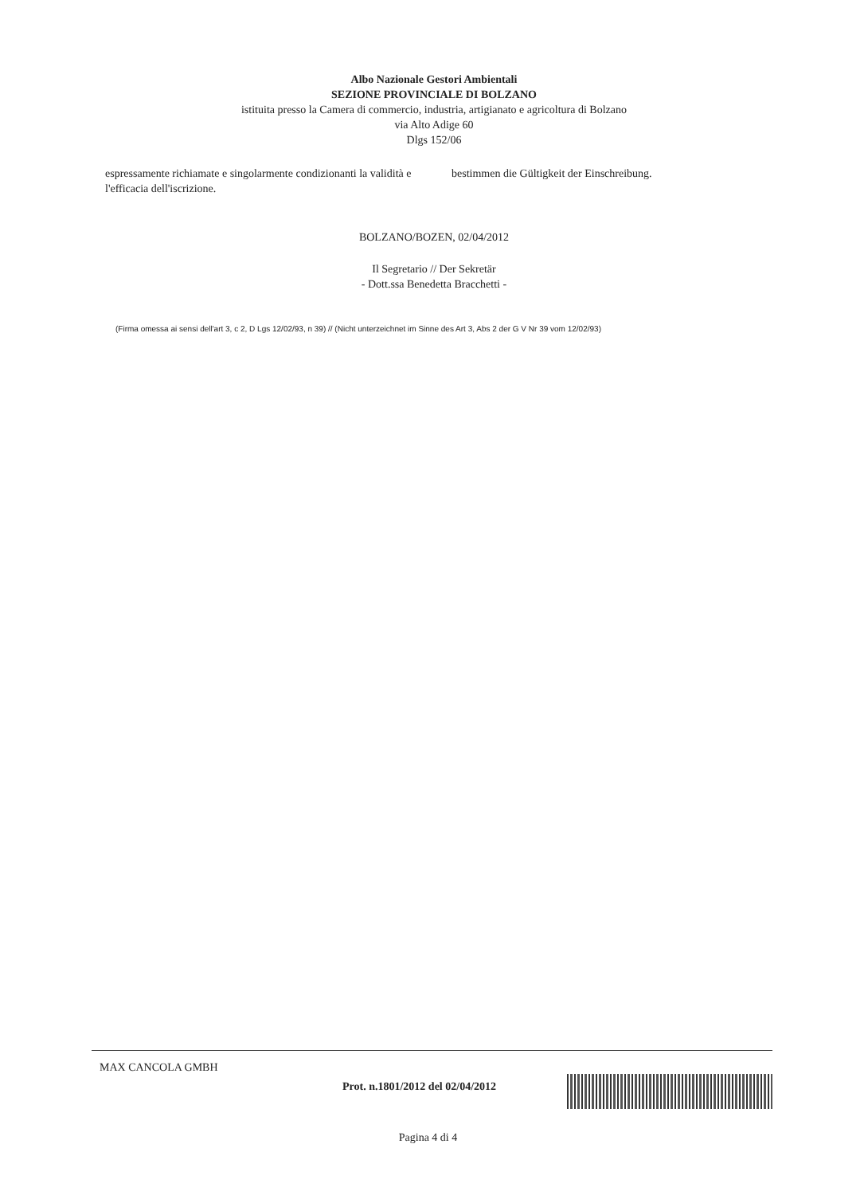Albo Nazionale Gestori Ambientali
SEZIONE PROVINCIALE DI BOLZANO
istituita presso la Camera di commercio, industria, artigianato e agricoltura di Bolzano
via Alto Adige 60
Dlgs 152/06
espressamente richiamate e singolarmente condizionanti la validità e l'efficacia dell'iscrizione.
bestimmen die Gültigkeit der Einschreibung.
BOLZANO/BOZEN, 02/04/2012
Il Segretario // Der Sekretär
- Dott.ssa Benedetta Bracchetti -
(Firma omessa ai sensi dell'art 3, c 2, D Lgs 12/02/93, n 39) // (Nicht unterzeichnet im Sinne des Art 3, Abs 2 der G V Nr 39 vom 12/02/93)
MAX CANCOLA GMBH
Prot. n.1801/2012 del 02/04/2012
Pagina 4 di 4